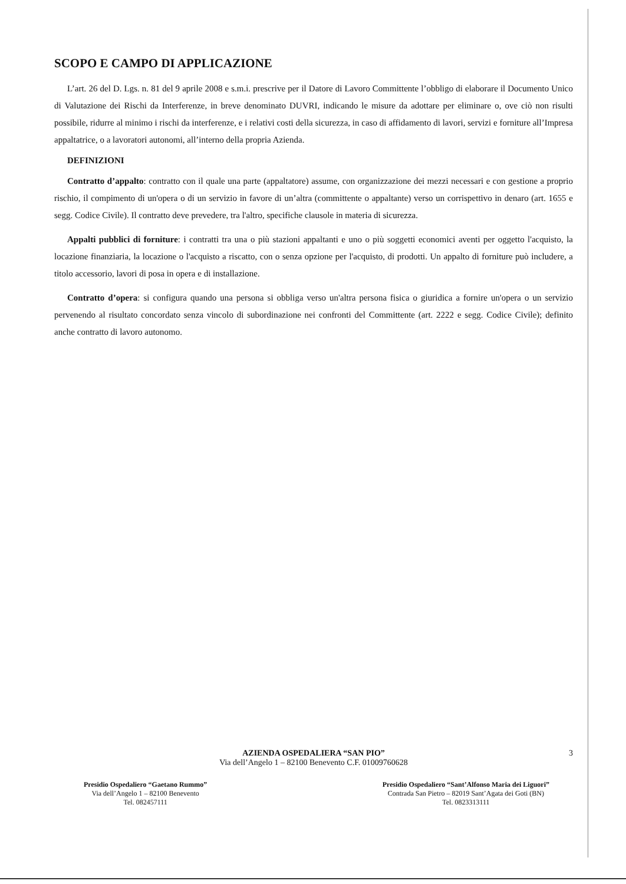SCOPO E CAMPO DI APPLICAZIONE
L’art. 26 del D. Lgs. n. 81 del 9 aprile 2008 e s.m.i. prescrive per il Datore di Lavoro Committente l’obbligo di elaborare il Documento Unico di Valutazione dei Rischi da Interferenze, in breve denominato DUVRI, indicando le misure da adottare per eliminare o, ove ciò non risulti possibile, ridurre al minimo i rischi da interferenze, e i relativi costi della sicurezza, in caso di affidamento di lavori, servizi e forniture all’Impresa appaltatrice, o a lavoratori autonomi, all’interno della propria Azienda.
DEFINIZIONI
Contratto d’appalto: contratto con il quale una parte (appaltatore) assume, con organizzazione dei mezzi necessari e con gestione a proprio rischio, il compimento di un'opera o di un servizio in favore di un’altra (committente o appaltante) verso un corrispettivo in denaro (art. 1655 e segg. Codice Civile). Il contratto deve prevedere, tra l'altro, specifiche clausole in materia di sicurezza.
Appalti pubblici di forniture: i contratti tra una o più stazioni appaltanti e uno o più soggetti economici aventi per oggetto l'acquisto, la locazione finanziaria, la locazione o l'acquisto a riscatto, con o senza opzione per l'acquisto, di prodotti. Un appalto di forniture può includere, a titolo accessorio, lavori di posa in opera e di installazione.
Contratto d’opera: si configura quando una persona si obbliga verso un'altra persona fisica o giuridica a fornire un'opera o un servizio pervenendo al risultato concordato senza vincolo di subordinazione nei confronti del Committente (art. 2222 e segg. Codice Civile); definito anche contratto di lavoro autonomo.
3
AZIENDA OSPEDALIERA “SAN PIO”
Via dell’Angelo 1 – 82100 Benevento C.F. 01009760628
Presidio Ospedaliero “Gaetano Rummo”
Via dell’Angelo 1 – 82100 Benevento
Tel. 082457111
Presidio Ospedaliero “Sant’Alfonso Maria dei Liguori”
Contrada San Pietro – 82019 Sant’Agata dei Goti (BN)
Tel. 0823313111